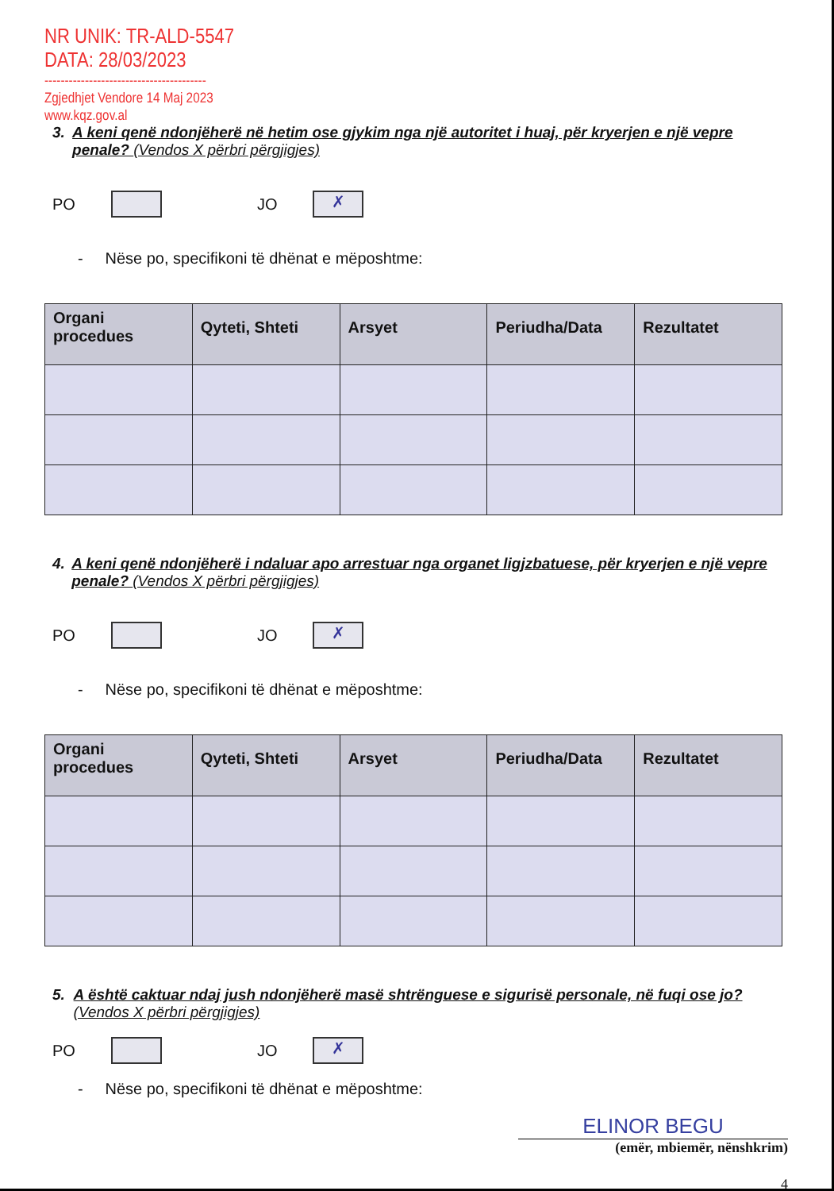NR UNIK: TR-ALD-5547
DATA: 28/03/2023
----------------------------------------
Zgjedhjet Vendore 14 Maj 2023
www.kqz.gov.al
3. A keni qenë ndonjëherë në hetim ose gjykim nga një autoritet i huaj, për kryerjen e një vepre penale? (Vendos X përbri përgjigjes)
PO
JO
✗
- Nëse po, specifikoni të dhënat e mëposhtme:
| Organi procedues | Qyteti, Shteti | Arsyet | Periudha/Data | Rezultatet |
| --- | --- | --- | --- | --- |
4. A keni qenë ndonjëherë i ndaluar apo arrestuar nga organet ligjzbatuese, për kryerjen e një vepre penale? (Vendos X përbri përgjigjes)
PO
JO
✗
- Nëse po, specifikoni të dhënat e mëposhtme:
| Organi procedues | Qyteti, Shteti | Arsyet | Periudha/Data | Rezultatet |
| --- | --- | --- | --- | --- |
5. A është caktuar ndaj jush ndonjëherë masë shtrënguese e sigurisë personale, në fuqi ose jo? (Vendos X përbri përgjigjes)
PO
JO
✗
- Nëse po, specifikoni të dhënat e mëposhtme:
ELINOR BEGU
(emër, mbiemër, nënshkrim)
4